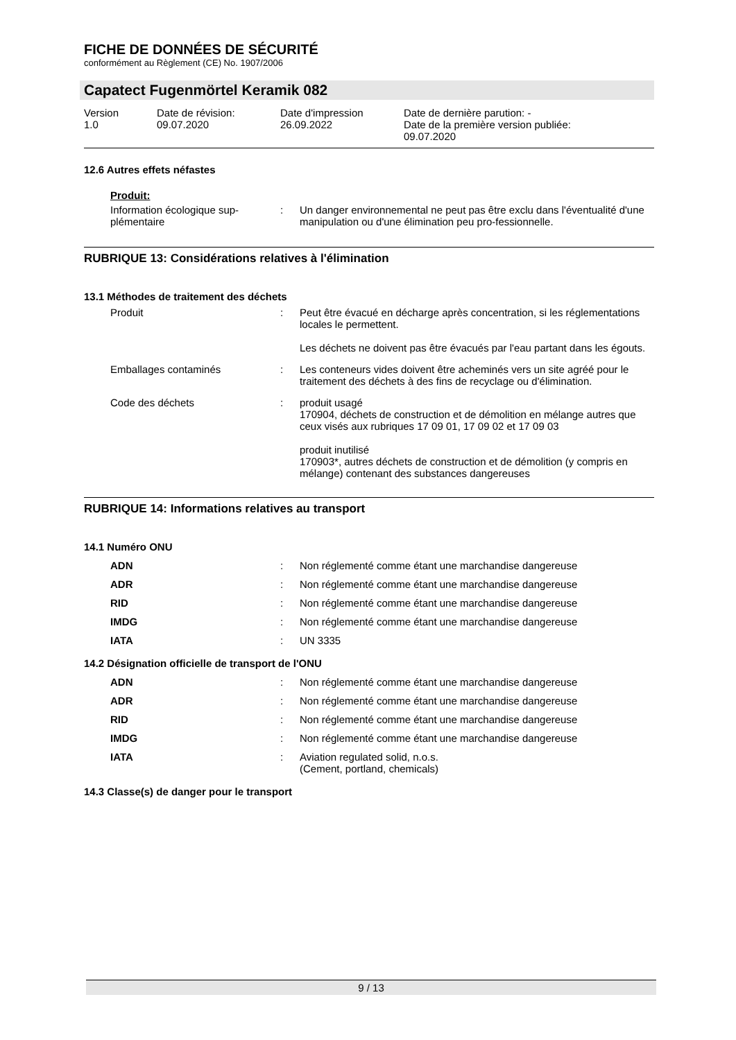FICHE DE DONNÉES DE SÉCURITÉ
conformément au Règlement (CE) No. 1907/2006
Capatect Fugenmörtel Keramik 082
| Version 1.0 | Date de révision: 09.07.2020 | Date d'impression 26.09.2022 | Date de dernière parution: - Date de la première version publiée: 09.07.2020 |
12.6 Autres effets néfastes
Produit:
| Information écologique sup- plémentaire | : | Un danger environnemental ne peut pas être exclu dans l'éventualité d'une manipulation ou d'une élimination peu pro-fessionnelle. |
RUBRIQUE 13: Considérations relatives à l'élimination
13.1 Méthodes de traitement des déchets
| Produit | : | Peut être évacué en décharge après concentration, si les réglementations locales le permettent. Les déchets ne doivent pas être évacués par l'eau partant dans les égouts. |
| Emballages contaminés | : | Les conteneurs vides doivent être acheminés vers un site agréé pour le traitement des déchets à des fins de recyclage ou d'élimination. |
| Code des déchets | : | produit usagé 170904, déchets de construction et de démolition en mélange autres que ceux visés aux rubriques 17 09 01, 17 09 02 et 17 09 03 produit inutilisé 170903*, autres déchets de construction et de démolition (y compris en mélange) contenant des substances dangereuses |
RUBRIQUE 14: Informations relatives au transport
14.1 Numéro ONU
| ADN | : | Non réglementé comme étant une marchandise dangereuse |
| ADR | : | Non réglementé comme étant une marchandise dangereuse |
| RID | : | Non réglementé comme étant une marchandise dangereuse |
| IMDG | : | Non réglementé comme étant une marchandise dangereuse |
| IATA | : | UN 3335 |
14.2 Désignation officielle de transport de l'ONU
| ADN | : | Non réglementé comme étant une marchandise dangereuse |
| ADR | : | Non réglementé comme étant une marchandise dangereuse |
| RID | : | Non réglementé comme étant une marchandise dangereuse |
| IMDG | : | Non réglementé comme étant une marchandise dangereuse |
| IATA | : | Aviation regulated solid, n.o.s. (Cement, portland, chemicals) |
14.3 Classe(s) de danger pour le transport
9 / 13